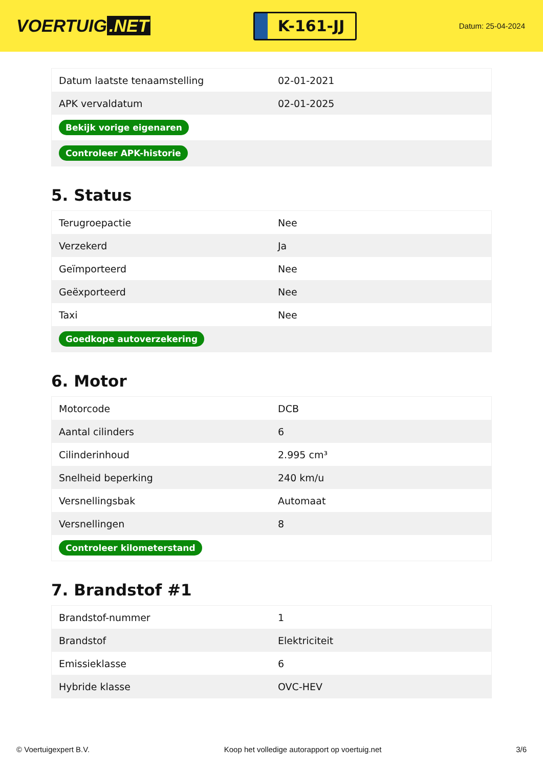VOERTUIG.NET
K-161-JJ
Datum: 25-04-2024
| Datum laatste tenaamstelling | 02-01-2021 |
| APK vervaldatum | 02-01-2025 |
| Bekijk vorige eigenaren | |
| Controleer APK-historie | |
5. Status
| Terugroepactie | Nee |
| Verzekerd | Ja |
| Geïmporteerd | Nee |
| Geëxporteerd | Nee |
| Taxi | Nee |
| Goedkope autoverzekering | |
6. Motor
| Motorcode | DCB |
| Aantal cilinders | 6 |
| Cilinderinhoud | 2.995 cm³ |
| Snelheid beperking | 240 km/u |
| Versnellingsbak | Automaat |
| Versnellingen | 8 |
| Controleer kilometerstand | |
7. Brandstof #1
| Brandstof-nummer | 1 |
| Brandstof | Elektriciteit |
| Emissieklasse | 6 |
| Hybride klasse | OVC-HEV |
© Voertuigexpert B.V. Koop het volledige autorapport op voertuig.net 3/6